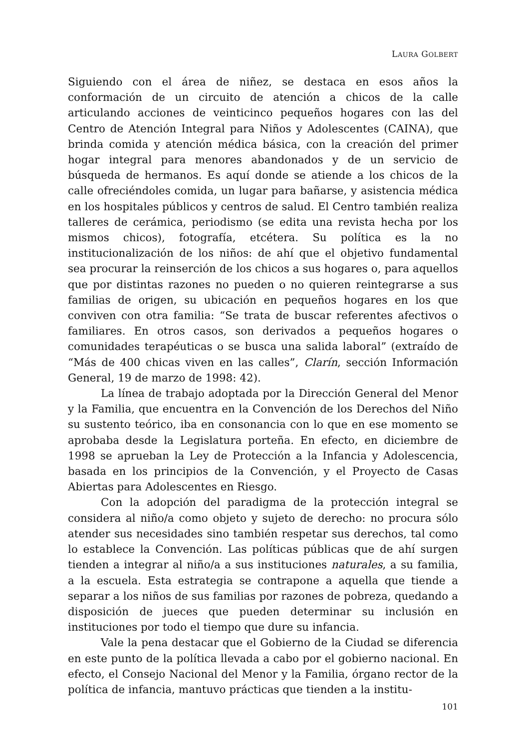LAURA GOLBERT
Siguiendo con el área de niñez, se destaca en esos años la conformación de un circuito de atención a chicos de la calle articulando acciones de veinticinco pequeños hogares con las del Centro de Atención Integral para Niños y Adolescentes (CAINA), que brinda comida y atención médica básica, con la creación del primer hogar integral para menores abandonados y de un servicio de búsqueda de hermanos. Es aquí donde se atiende a los chicos de la calle ofreciéndoles comida, un lugar para bañarse, y asistencia médica en los hospitales públicos y centros de salud. El Centro también realiza talleres de cerámica, periodismo (se edita una revista hecha por los mismos chicos), fotografía, etcétera. Su política es la no institucionalización de los niños: de ahí que el objetivo fundamental sea procurar la reinserción de los chicos a sus hogares o, para aquellos que por distintas razones no pueden o no quieren reintegrarse a sus familias de origen, su ubicación en pequeños hogares en los que conviven con otra familia: “Se trata de buscar referentes afectivos o familiares. En otros casos, son derivados a pequeños hogares o comunidades terapéuticas o se busca una salida laboral” (extraído de “Más de 400 chicas viven en las calles”, Clarín, sección Información General, 19 de marzo de 1998: 42).
La línea de trabajo adoptada por la Dirección General del Menor y la Familia, que encuentra en la Convención de los Derechos del Niño su sustento teórico, iba en consonancia con lo que en ese momento se aprobaba desde la Legislatura porteña. En efecto, en diciembre de 1998 se aprueban la Ley de Protección a la Infancia y Adolescencia, basada en los principios de la Convención, y el Proyecto de Casas Abiertas para Adolescentes en Riesgo.
Con la adopción del paradigma de la protección integral se considera al niño/a como objeto y sujeto de derecho: no procura sólo atender sus necesidades sino también respetar sus derechos, tal como lo establece la Convención. Las políticas públicas que de ahí surgen tienden a integrar al niño/a a sus instituciones naturales, a su familia, a la escuela. Esta estrategia se contrapone a aquella que tiende a separar a los niños de sus familias por razones de pobreza, quedando a disposición de jueces que pueden determinar su inclusión en instituciones por todo el tiempo que dure su infancia.
Vale la pena destacar que el Gobierno de la Ciudad se diferencia en este punto de la política llevada a cabo por el gobierno nacional. En efecto, el Consejo Nacional del Menor y la Familia, órgano rector de la política de infancia, mantuvo prácticas que tienden a la institu-
101